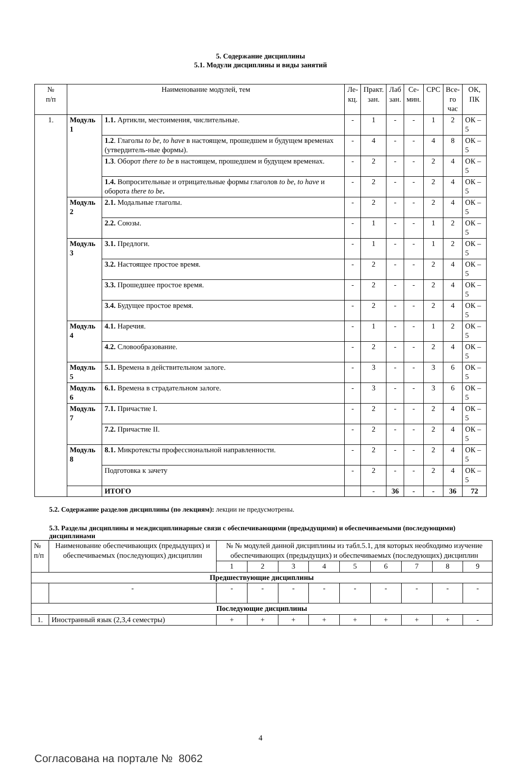5. Содержание дисциплины
5.1. Модули дисциплины и виды занятий
| № п/п | Наименование модулей, тем | | Ле- кц. | Практ. зан. | Лаб зан. | Се- мин. | СРС | Все- го час | ОК, ПК |
| --- | --- | --- | --- | --- | --- | --- | --- | --- | --- |
| 1. | Модуль 1 | 1.1. Артикли, местоимения, числительные. | - | 1 | - | - | 1 | 2 | ОК – 5 |
| | | 1.2 . Глаголы to be, to have в настоящем, прошедшем и будущем временах (утвердитель-ные формы). | - | 4 | - | - | 4 | 8 | ОК – 5 |
| | | 1.3 . Оборот there to be в настоящем, прошедшем и будущем временах. | - | 2 | - | - | 2 | 4 | ОК – 5 |
| | | 1.4. Вопросительные и отрицательные формы глаголов to be , to have и оборота there to be . | - | 2 | - | - | 2 | 4 | ОК – 5 |
| | Модуль 2 | 2.1. Модальные глаголы. | - | 2 | - | - | 2 | 4 | ОК – 5 |
| | | 2.2. Союзы. | - | 1 | - | - | 1 | 2 | ОК – 5 |
| | Модуль 3 | 3.1. Предлоги. | - | 1 | - | - | 1 | 2 | ОК – 5 |
| | | 3.2. Настоящее простое время. | - | 2 | - | - | 2 | 4 | ОК – 5 |
| | | 3.3. Прошедшее простое время. | - | 2 | - | - | 2 | 4 | ОК – 5 |
| | | 3.4. Будущее простое время. | - | 2 | - | - | 2 | 4 | ОК – 5 |
| | Модуль 4 | 4.1. Наречия. | - | 1 | - | - | 1 | 2 | ОК – 5 |
| | | 4.2. Словообразование. | - | 2 | - | - | 2 | 4 | ОК – 5 |
| | Модуль 5 | 5.1. Времена в действительном залоге. | - | 3 | - | - | 3 | 6 | ОК – 5 |
| | Модуль 6 | 6.1. Времена в страдательном залоге. | - | 3 | - | - | 3 | 6 | ОК – 5 |
| | Модуль 7 | 7.1. Причастие I. | - | 2 | - | - | 2 | 4 | ОК – 5 |
| | | 7.2. Причастие II. | - | 2 | - | - | 2 | 4 | ОК – 5 |
| | Модуль 8 | 8.1. Микротексты профессиональной направленности. | - | 2 | - | - | 2 | 4 | ОК – 5 |
| | | Подготовка к зачету | - | 2 | - | - | 2 | 4 | ОК – 5 |
| | | ИТОГО | | - | 36 | - | - | 36 | 72 |
5.2. Содержание разделов дисциплины (по лекциям): лекции не предусмотрены.
5.3. Разделы дисциплины и междисциплинарные связи с обеспечивающими (предыдущими) и обеспечиваемыми (последующими) дисциплинами
| № п/п | Наименование обеспечивающих (предыдущих) и обеспечиваемых (последующих) дисциплин | № № модулей данной дисциплины из табл.5.1, для которых необходимо изучение обеспечивающих (предыдущих) и обеспечиваемых (последующих) дисциплин | | | | | | | | |
| | | 1 | 2 | 3 | 4 | 5 | 6 | 7 | 8 | 9 |
| Предшествующие дисциплины | | | | | | | | | | |
| | - | - | - | - | - | - | - | - | - | - |
| Последующие дисциплины | | | | | | | | | | |
| 1. | Иностранный язык (2,3,4 семестры) | + | + | + | + | + | + | + | + | - |
4
Согласована на портале № 8062